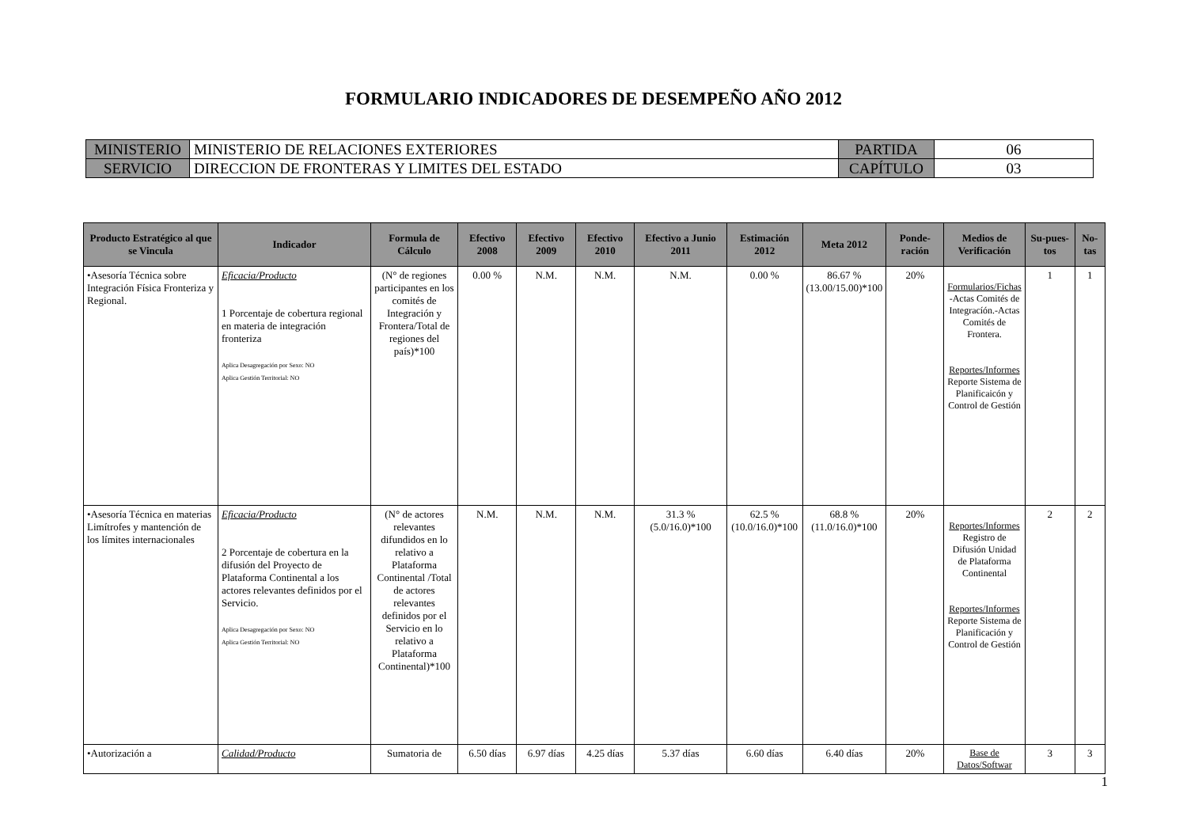FORMULARIO INDICADORES DE DESEMPEÑO AÑO 2012
| MINISTERIO | MINISTERIO DE RELACIONES EXTERIORES | PARTIDA | 06 |
| SERVICIO | DIRECCION DE FRONTERAS Y LIMITES DEL ESTADO | CAPÍTULO | 03 |
| Producto Estratégico al que se Vincula | Indicador | Formula de Cálculo | Efectivo 2008 | Efectivo 2009 | Efectivo 2010 | Efectivo a Junio 2011 | Estimación 2012 | Meta 2012 | Ponde-ración | Medios de Verificación | Su-pues-tos | No-tas |
| --- | --- | --- | --- | --- | --- | --- | --- | --- | --- | --- | --- | --- |
| •Asesoría Técnica sobre Integración Física Fronteriza y Regional. | Eficacia/Producto 1 Porcentaje de cobertura regional en materia de integración fronteriza Aplica Desagregación por Sexo: NO Aplica Gestión Territorial: NO | (N° de regiones participantes en los comités de Integración y Frontera/Total de regiones del país)*100 | 0.00 % | N.M. | N.M. | N.M. | 0.00 % | 86.67 % (13.00/15.00)*100 | 20% | Formularios/Fichas -Actas Comités de Integracíón.-Actas Comités de Frontera. Reportes/Informes Reporte Sistema de Planificaicón y Control de Gestión | 1 | 1 |
| •Asesoría Técnica en materias Limítrofes y mantención de los límites internacionales | Eficacia/Producto 2 Porcentaje de cobertura en la difusión del Proyecto de Plataforma Continental a los actores relevantes definidos por el Servicio. Aplica Desagregación por Sexo: NO Aplica Gestión Territorial: NO | (N° de actores relevantes difundidos en lo relativo a Plataforma Continental /Total de actores relevantes definidos por el Servicio en lo relativo a Plataforma Continental)*100 | N.M. | N.M. | N.M. | 31.3 % (5.0/16.0)*100 | 62.5 % (10.0/16.0)*100 | 68.8 % (11.0/16.0)*100 | 20% | Reportes/Informes Registro de Difusión Unidad de Plataforma Continental Reportes/Informes Reporte Sistema de Planificación y Control de Gestión | 2 | 2 |
| •Autorización a | Calidad/Producto | Sumatoria de | 6.50 días | 6.97 días | 4.25 días | 5.37 días | 6.60 días | 6.40 días | 20% | Base de Datos/Softwar | 3 | 3 |
1